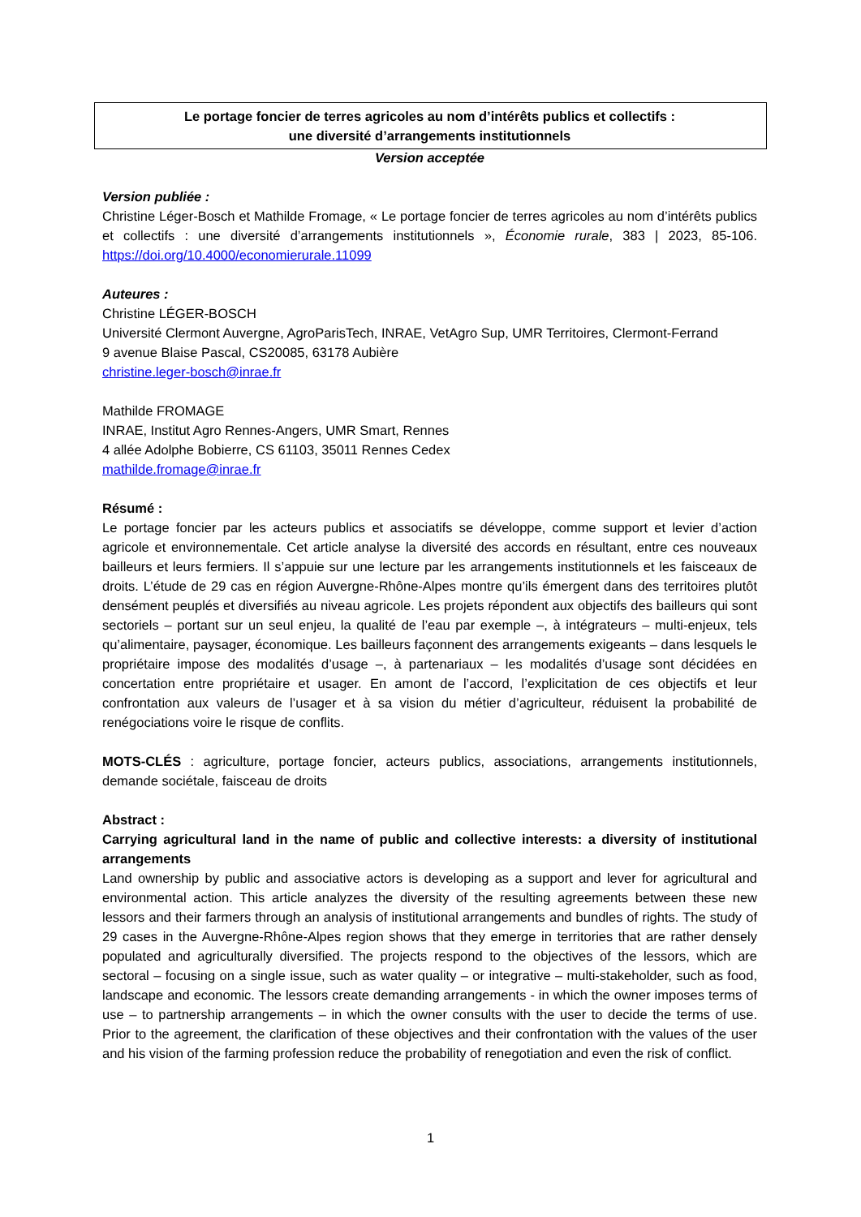Le portage foncier de terres agricoles au nom d’intérêts publics et collectifs :
une diversité d’arrangements institutionnels
Version acceptée
Version publiée :
Christine Léger-Bosch et Mathilde Fromage, « Le portage foncier de terres agricoles au nom d’intérêts publics et collectifs : une diversité d’arrangements institutionnels », Économie rurale, 383 | 2023, 85-106. https://doi.org/10.4000/economierurale.11099
Auteures :
Christine LÉGER-BOSCH
Université Clermont Auvergne, AgroParisTech, INRAE, VetAgro Sup, UMR Territoires, Clermont-Ferrand
9 avenue Blaise Pascal, CS20085, 63178 Aubière
christine.leger-bosch@inrae.fr
Mathilde FROMAGE
INRAE, Institut Agro Rennes-Angers, UMR Smart, Rennes
4 allée Adolphe Bobierre, CS 61103, 35011 Rennes Cedex
mathilde.fromage@inrae.fr
Résumé :
Le portage foncier par les acteurs publics et associatifs se développe, comme support et levier d’action agricole et environnementale. Cet article analyse la diversité des accords en résultant, entre ces nouveaux bailleurs et leurs fermiers. Il s’appuie sur une lecture par les arrangements institutionnels et les faisceaux de droits. L’étude de 29 cas en région Auvergne-Rhône-Alpes montre qu’ils émergent dans des territoires plutôt densément peuplés et diversifiés au niveau agricole. Les projets répondent aux objectifs des bailleurs qui sont sectoriels – portant sur un seul enjeu, la qualité de l’eau par exemple –, à intégrateurs – multi-enjeux, tels qu’alimentaire, paysager, économique. Les bailleurs façonnent des arrangements exigeants – dans lesquels le propriétaire impose des modalités d’usage –, à partenariaux – les modalités d’usage sont décidées en concertation entre propriétaire et usager. En amont de l’accord, l’explicitation de ces objectifs et leur confrontation aux valeurs de l’usager et à sa vision du métier d’agriculteur, réduisent la probabilité de renégociations voire le risque de conflits.
MOTS-CLÉS : agriculture, portage foncier, acteurs publics, associations, arrangements institutionnels, demande sociétale, faisceau de droits
Abstract :
Carrying agricultural land in the name of public and collective interests: a diversity of institutional arrangements
Land ownership by public and associative actors is developing as a support and lever for agricultural and environmental action. This article analyzes the diversity of the resulting agreements between these new lessors and their farmers through an analysis of institutional arrangements and bundles of rights. The study of 29 cases in the Auvergne-Rhône-Alpes region shows that they emerge in territories that are rather densely populated and agriculturally diversified. The projects respond to the objectives of the lessors, which are sectoral – focusing on a single issue, such as water quality – or integrative – multi-stakeholder, such as food, landscape and economic. The lessors create demanding arrangements - in which the owner imposes terms of use – to partnership arrangements – in which the owner consults with the user to decide the terms of use. Prior to the agreement, the clarification of these objectives and their confrontation with the values of the user and his vision of the farming profession reduce the probability of renegotiation and even the risk of conflict.
1